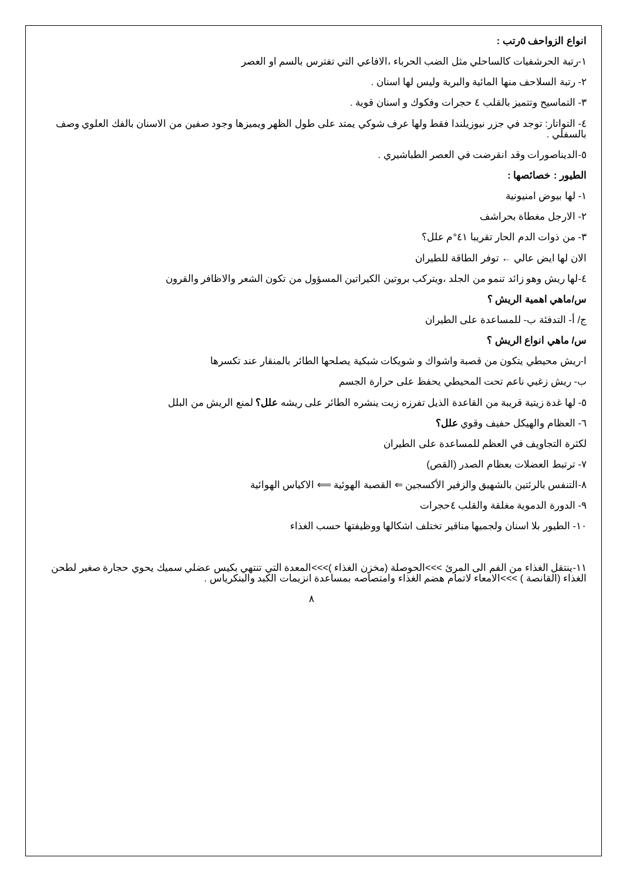انواع الزواحف ٥رتب :
١-رتبة الحرشفيات كالساحلي مثل الضب الحرباء ،الافاعي التي تفترس بالسم او العصر
٢- رتبة السلاحف منها المائية والبرية وليس لها اسنان .
٣- التماسيح وتتميز بالقلب ٤ حجرات وفكوك و اسنان قوية .
٤- التواتار: توجد في جزر نيوزيلندا فقط ولها عرف شوكي يمتد على طول الظهر ويميزها وجود صفين من الاسنان بالفك العلوي وصف بالسفلي .
٥-الديناصورات وقد انقرضت في العصر الطباشيري .
الطيور : خصائصها :
١- لها بيوض امنيونية
٢- الارجل مغطاة بحراشف
٣- من ذوات الدم الحار تقريبا ٤١°م علل؟
الان لها ايض عالي ← توفر الطاقة للطيران
٤-لها ريش وهو زائد تنمو من الجلد ،ويتركب بروتين الكيراتين المسؤول من تكون الشعر والاظافر والقرون
س/ماهي اهمية الريش ؟
ج/ أ- التدفئة ب- للمساعدة على الطيران
س/ ماهي انواع الريش ؟
ا-ريش محيطي يتكون من قصبة واشواك و شويكات شبكية يصلحها الطائر بالمنقار عند تكسرها
ب- ريش زغبي ناعم تحت المحيطي يحفظ على حرارة الجسم
٥- لها غدة زيتية قريبة من القاعدة الذيل تفرزه زيت ينشره الطائر على ريشه علل؟ لمنع الريش من البلل
٦- العظام والهيكل حفيف وقوي علل؟
لكثرة التجاويف في العظم للمساعدة على الطيران
٧- ترتبط العضلات بعظام الصدر (القص)
٨-التنفس بالرئتين بالشهيق والزفير الأكسجين ⇐ القصبة الهوئية ⟸ الاكياس الهوائية
٩- الدورة الدموية مغلقة والقلب ٤حجرات
١٠- الطيور بلا اسنان ولجميها مناقير تختلف اشكالها ووظيفتها حسب الغذاء
١١-ينتقل الغذاء من الفم الى المرئ >>>الحوصلة (مخزن الغذاء )>>>المعدة التي تنتهي بكيس عضلي سميك يحوي حجارة صغير لطحن الغذاء (القانصة ) >>>الامعاء لاتمام هضم الغذاء وامتصاصه بمساعدة انزيمات الكبد والبنكرياس .
٨